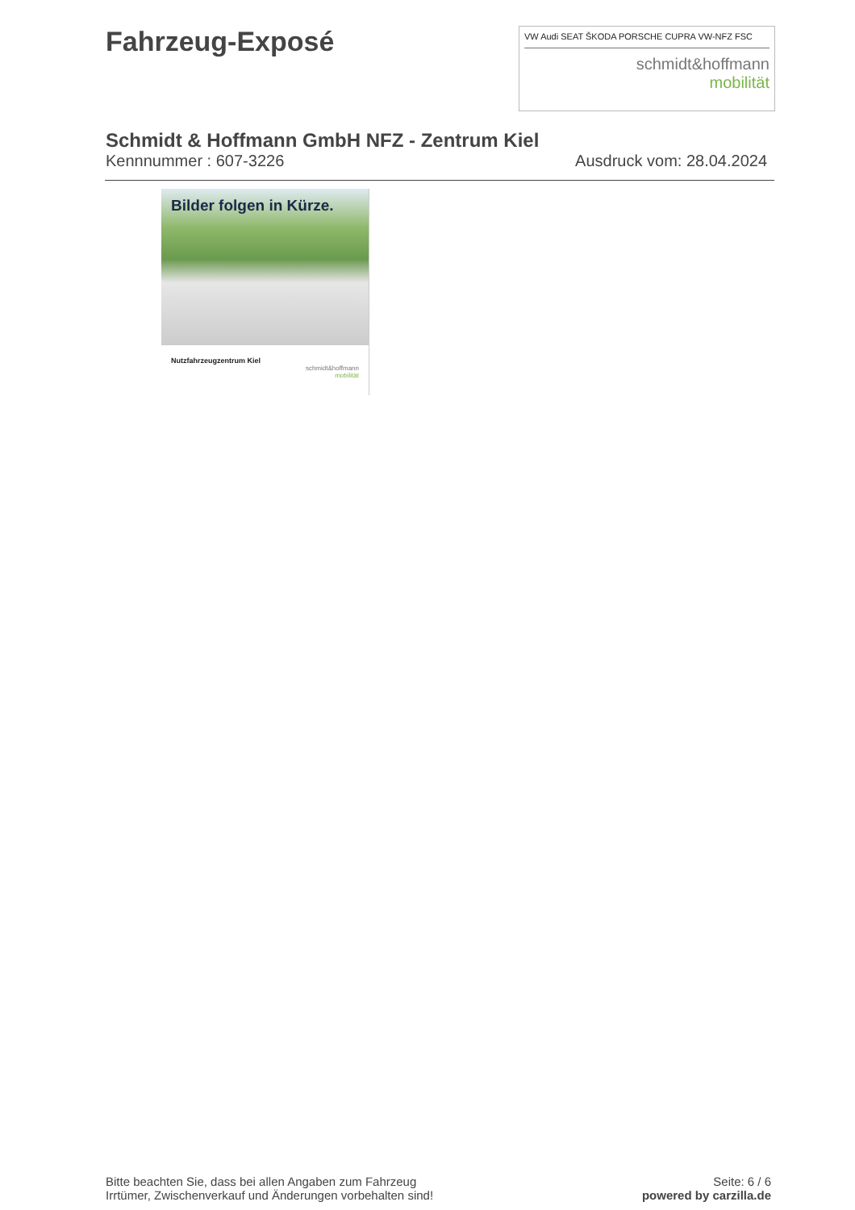Fahrzeug-Exposé
VW Audi SEAT ŠKODA PORSCHE CUPRA VW-NFZ FSC
schmidt&hoffmann
mobilität
Schmidt & Hoffmann GmbH NFZ - Zentrum Kiel
Kennnummer : 607-3226 Ausdruck vom: 28.04.2024
Bilder folgen in Kürze.
Nutzfahrzeugzentrum Kiel
schmidt&hoffmann
mobilität
Bitte beachten Sie, dass bei allen Angaben zum Fahrzeug
Irrtümer, Zwischenverkauf und Änderungen vorbehalten sind!
Seite: 6 / 6
powered by carzilla.de